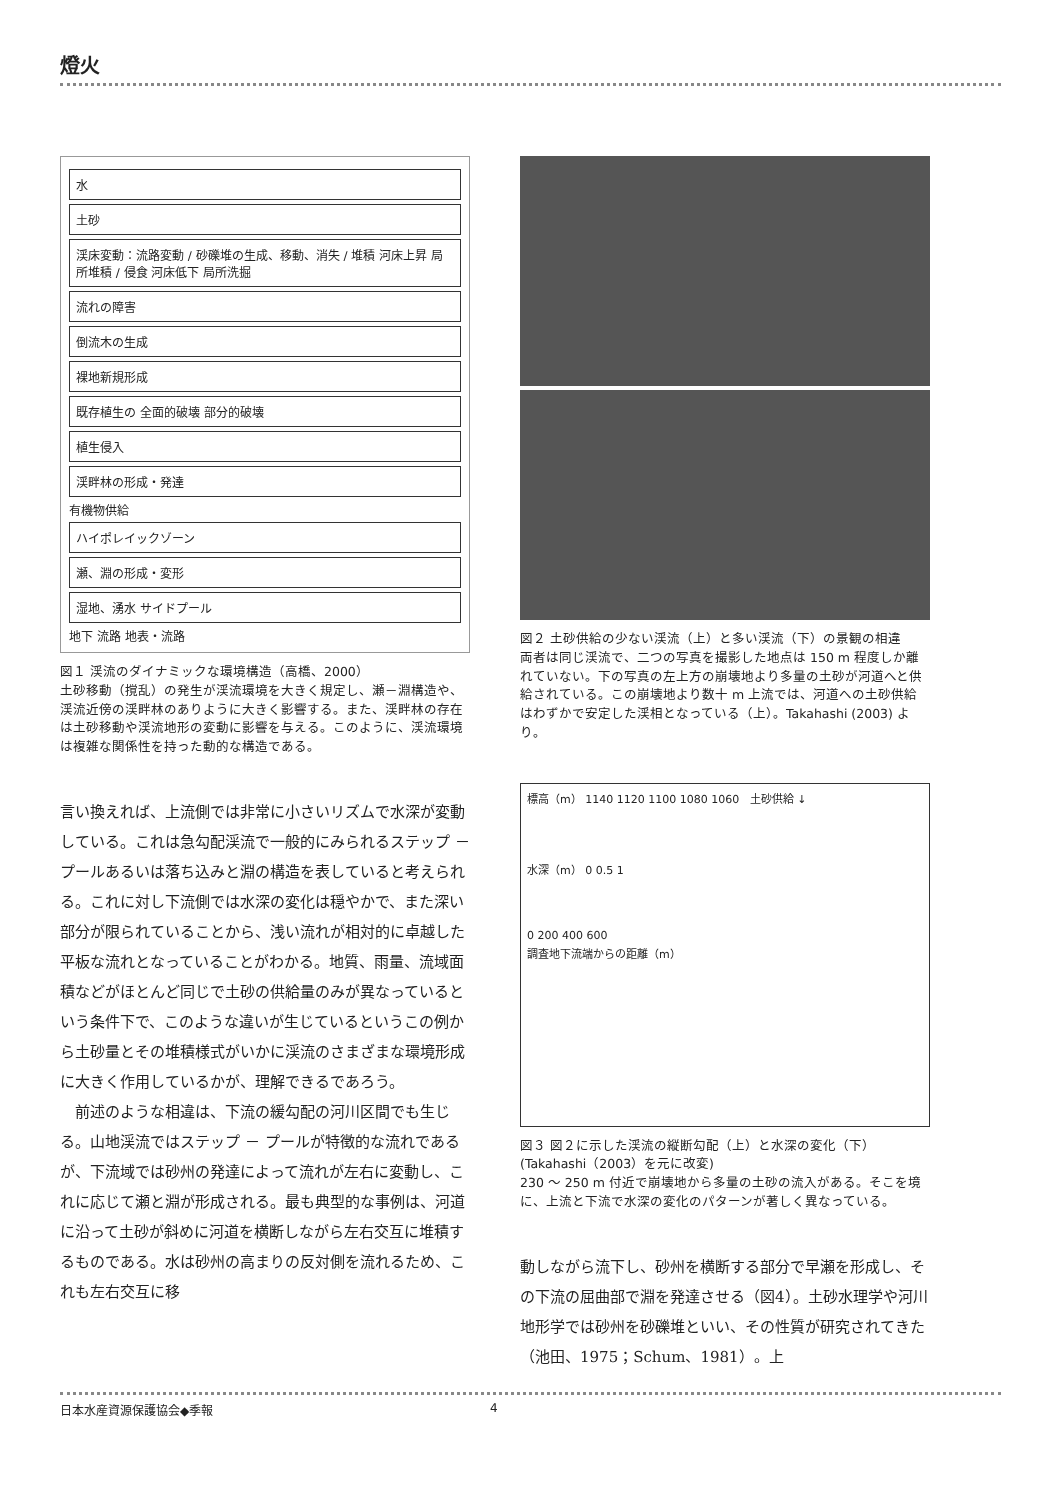燈火
水
土砂
渓床変動：流路変動 / 砂礫堆の生成、移動、消失 / 堆積 河床上昇 局所堆積 / 侵食 河床低下 局所洗掘
流れの障害
倒流木の生成
裸地新規形成
既存植生の 全面的破壊 部分的破壊
植生侵入
渓畔林の形成・発達
有機物供給
ハイポレイックゾーン
瀬、淵の形成・変形
湿地、湧水 サイドプール
地下 流路 地表・流路
図１ 渓流のダイナミックな環境構造（高橋、2000）
土砂移動（撹乱）の発生が渓流環境を大きく規定し、瀬－淵構造や、渓流近傍の渓畔林のありように大きく影響する。また、渓畔林の存在は土砂移動や渓流地形の変動に影響を与える。このように、渓流環境は複雑な関係性を持った動的な構造である。
言い換えれば、上流側では非常に小さいリズムで水深が変動している。これは急勾配渓流で一般的にみられるステップ － プールあるいは落ち込みと淵の構造を表していると考えられる。これに対し下流側では水深の変化は穏やかで、また深い部分が限られていることから、浅い流れが相対的に卓越した平板な流れとなっていることがわかる。地質、雨量、流域面積などがほとんど同じで土砂の供給量のみが異なっているという条件下で、このような違いが生じているというこの例から土砂量とその堆積様式がいかに渓流のさまざまな環境形成に大きく作用しているかが、理解できるであろう。
　前述のような相違は、下流の緩勾配の河川区間でも生じる。山地渓流ではステップ － プールが特徴的な流れであるが、下流域では砂州の発達によって流れが左右に変動し、これに応じて瀬と淵が形成される。最も典型的な事例は、河道に沿って土砂が斜めに河道を横断しながら左右交互に堆積するものである。水は砂州の高まりの反対側を流れるため、これも左右交互に移
図２ 土砂供給の少ない渓流（上）と多い渓流（下）の景観の相違
両者は同じ渓流で、二つの写真を撮影した地点は 150 m 程度しか離れていない。下の写真の左上方の崩壊地より多量の土砂が河道へと供給されている。この崩壊地より数十 m 上流では、河道への土砂供給はわずかで安定した渓相となっている（上）。Takahashi (2003) より。
標高（m） 1140 1120 1100 1080 1060 土砂供給 ↓
水深（m） 0 0.5 1
0 200 400 600
調査地下流端からの距離（m）
図３ 図２に示した渓流の縦断勾配（上）と水深の変化（下）(Takahashi（2003）を元に改変)
230 ～ 250 m 付近で崩壊地から多量の土砂の流入がある。そこを境に、上流と下流で水深の変化のパターンが著しく異なっている。
動しながら流下し、砂州を横断する部分で早瀬を形成し、その下流の屈曲部で淵を発達させる（図4）。土砂水理学や河川地形学では砂州を砂礫堆といい、その性質が研究されてきた（池田、1975；Schum、1981）。上
日本水産資源保護協会◆季報 4